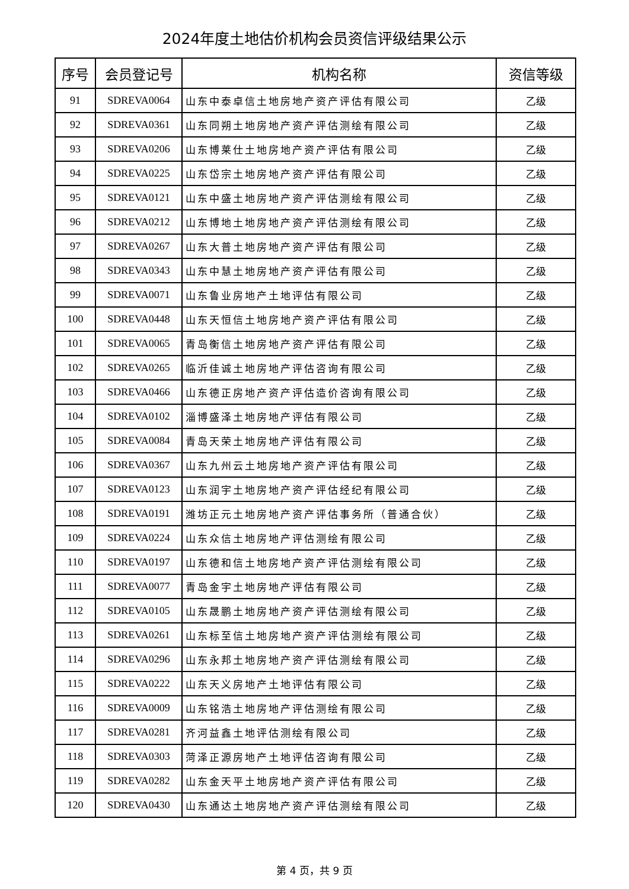2024年度土地估价机构会员资信评级结果公示
| 序号 | 会员登记号 | 机构名称 | 资信等级 |
| --- | --- | --- | --- |
| 91 | SDREVA0064 | 山东中泰卓信土地房地产资产评估有限公司 | 乙级 |
| 92 | SDREVA0361 | 山东同朔土地房地产资产评估测绘有限公司 | 乙级 |
| 93 | SDREVA0206 | 山东博莱仕土地房地产资产评估有限公司 | 乙级 |
| 94 | SDREVA0225 | 山东岱宗土地房地产资产评估有限公司 | 乙级 |
| 95 | SDREVA0121 | 山东中盛土地房地产资产评估测绘有限公司 | 乙级 |
| 96 | SDREVA0212 | 山东博地土地房地产资产评估测绘有限公司 | 乙级 |
| 97 | SDREVA0267 | 山东大普土地房地产资产评估有限公司 | 乙级 |
| 98 | SDREVA0343 | 山东中慧土地房地产资产评估有限公司 | 乙级 |
| 99 | SDREVA0071 | 山东鲁业房地产土地评估有限公司 | 乙级 |
| 100 | SDREVA0448 | 山东天恒信土地房地产资产评估有限公司 | 乙级 |
| 101 | SDREVA0065 | 青岛衡信土地房地产资产评估有限公司 | 乙级 |
| 102 | SDREVA0265 | 临沂佳诚土地房地产评估咨询有限公司 | 乙级 |
| 103 | SDREVA0466 | 山东德正房地产资产评估造价咨询有限公司 | 乙级 |
| 104 | SDREVA0102 | 淄博盛泽土地房地产评估有限公司 | 乙级 |
| 105 | SDREVA0084 | 青岛天荣土地房地产评估有限公司 | 乙级 |
| 106 | SDREVA0367 | 山东九州云土地房地产资产评估有限公司 | 乙级 |
| 107 | SDREVA0123 | 山东润宇土地房地产资产评估经纪有限公司 | 乙级 |
| 108 | SDREVA0191 | 潍坊正元土地房地产资产评估事务所（普通合伙） | 乙级 |
| 109 | SDREVA0224 | 山东众信土地房地产评估测绘有限公司 | 乙级 |
| 110 | SDREVA0197 | 山东德和信土地房地产资产评估测绘有限公司 | 乙级 |
| 111 | SDREVA0077 | 青岛金宇土地房地产评估有限公司 | 乙级 |
| 112 | SDREVA0105 | 山东晟鹏土地房地产资产评估测绘有限公司 | 乙级 |
| 113 | SDREVA0261 | 山东标至信土地房地产资产评估测绘有限公司 | 乙级 |
| 114 | SDREVA0296 | 山东永邦土地房地产资产评估测绘有限公司 | 乙级 |
| 115 | SDREVA0222 | 山东天义房地产土地评估有限公司 | 乙级 |
| 116 | SDREVA0009 | 山东铭浩土地房地产评估测绘有限公司 | 乙级 |
| 117 | SDREVA0281 | 齐河益鑫土地评估测绘有限公司 | 乙级 |
| 118 | SDREVA0303 | 菏泽正源房地产土地评估咨询有限公司 | 乙级 |
| 119 | SDREVA0282 | 山东金天平土地房地产资产评估有限公司 | 乙级 |
| 120 | SDREVA0430 | 山东通达土地房地产资产评估测绘有限公司 | 乙级 |
第 4 页，共 9 页